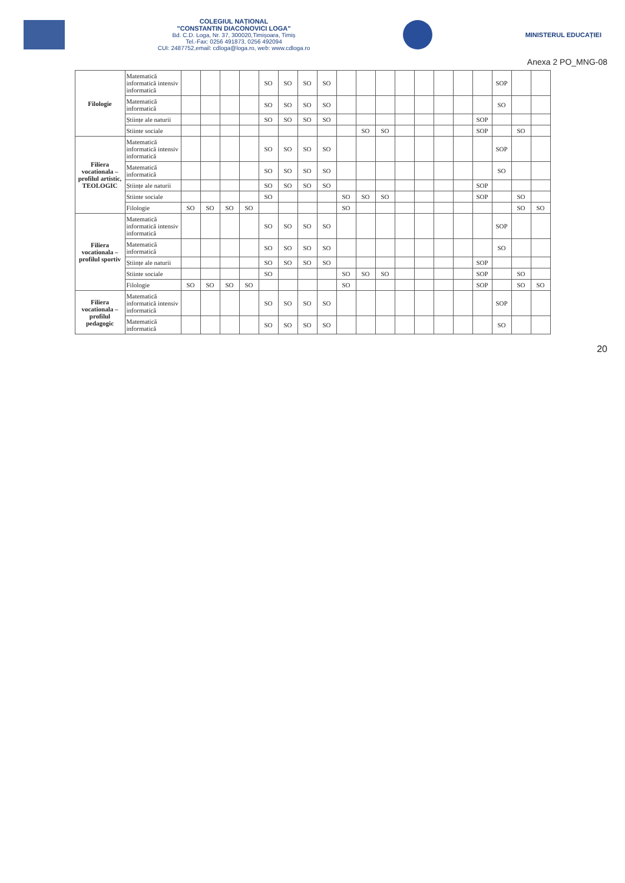COLEGIUL NAȚIONAL
"CONSTANTIN DIACONOVICI LOGA"
Bd. C.D. Loga, Nr. 37, 300020,Timișoara, Timiș
Tel.-Fax: 0256 491873, 0256 492094
CUI: 2487752,email: cdloga@loga.ro, web: www.cdloga.ro
MINISTERUL EDUCAȚIEI
Anexa 2 PO_MNG-08
| Filologie | Matematică informatică intensiv informatică | | | | | SO | SO | SO | SO | | | | | | | | | SOP | | |
| | Matematică informatică | | | | | SO | SO | SO | SO | | | | | | | | | SO | | |
| | Științe ale naturii | | | | | SO | SO | SO | SO | | | | | | | | SOP | | | |
| | Stiinte sociale | | | | | | | | | | SO | SO | | | | | SOP | | SO | |
| Filiera vocationala – profilul artistic, TEOLOGIC | Matematică informatică intensiv informatică | | | | | SO | SO | SO | SO | | | | | | | | | SOP | | |
| | Matematică informatică | | | | | SO | SO | SO | SO | | | | | | | | | SO | | |
| | Științe ale naturii | | | | | SO | SO | SO | SO | | | | | | | | SOP | | | |
| | Stiinte sociale | | | | | SO | | | | SO | SO | SO | | | | | SOP | | SO | |
| | Filologie | SO | SO | SO | SO | | | | | SO | | | | | | | | | SO | SO |
| Filiera vocationala – profilul sportiv | Matematică informatică intensiv informatică | | | | | SO | SO | SO | SO | | | | | | | | | SOP | | |
| | Matematică informatică | | | | | SO | SO | SO | SO | | | | | | | | | SO | | |
| | Științe ale naturii | | | | | SO | SO | SO | SO | | | | | | | | SOP | | | |
| | Stiinte sociale | | | | | SO | | | | SO | SO | SO | | | | | SOP | | SO | |
| | Filologie | SO | SO | SO | SO | | | | | SO | | | | | | | SOP | | SO | SO |
| Filiera vocationala – profilul pedagogic | Matematică informatică intensiv informatică | | | | | SO | SO | SO | SO | | | | | | | | | SOP | | |
| | Matematică informatică | | | | | SO | SO | SO | SO | | | | | | | | | SO | | |
20